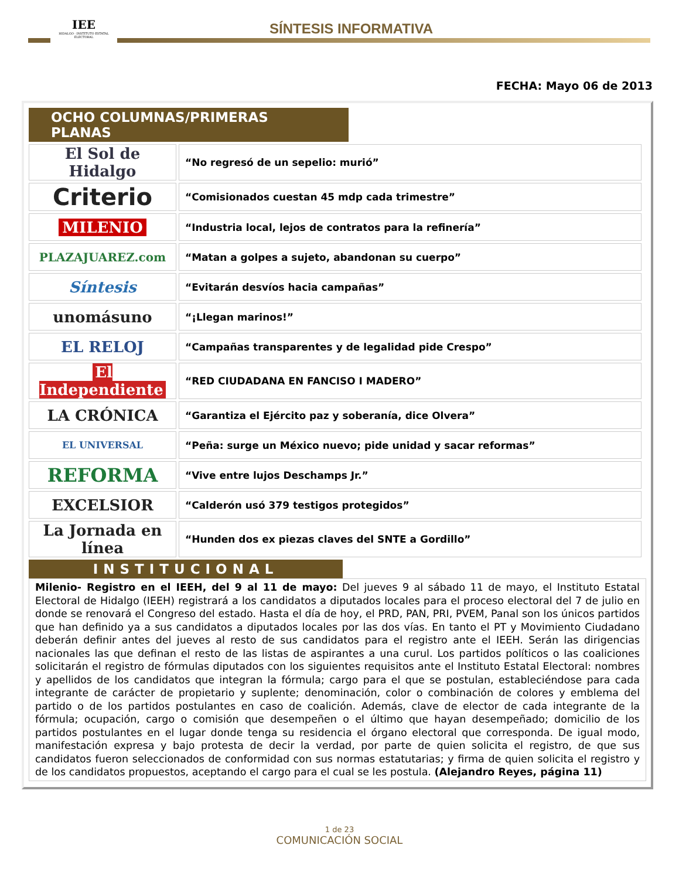IEE
HIDALGO · INSTITUTO ESTATAL ELECTORAL
SÍNTESIS INFORMATIVA
FECHA: Mayo 06 de 2013
OCHO COLUMNAS/PRIMERAS PLANAS
| El Sol de Hidalgo | “No regresó de un sepelio: murió” |
| Criterio | “Comisionados cuestan 45 mdp cada trimestre” |
| MILENIO | “Industria local, lejos de contratos para la refinería” |
| PLAZAJUAREZ.com | “Matan a golpes a sujeto, abandonan su cuerpo” |
| Síntesis | “Evitarán desvíos hacia campañas” |
| unomásuno | “¡Llegan marinos!” |
| EL RELOJ | “Campañas transparentes y de legalidad pide Crespo” |
| El Independiente | “RED CIUDADANA EN FANCISO I MADERO” |
| LA CRÓNICA | “Garantiza el Ejército paz y soberanía, dice Olvera” |
| EL UNIVERSAL | “Peña: surge un México nuevo; pide unidad y sacar reformas” |
| REFORMA | “Vive entre lujos Deschamps Jr.” |
| EXCELSIOR | “Calderón usó 379 testigos protegidos” |
| La Jornada en línea | “Hunden dos ex piezas claves del SNTE a Gordillo” |
INSTITUCIONAL
Milenio- Registro en el IEEH, del 9 al 11 de mayo: Del jueves 9 al sábado 11 de mayo, el Instituto Estatal Electoral de Hidalgo (IEEH) registrará a los candidatos a diputados locales para el proceso electoral del 7 de julio en donde se renovará el Congreso del estado. Hasta el día de hoy, el PRD, PAN, PRI, PVEM, Panal son los únicos partidos que han definido ya a sus candidatos a diputados locales por las dos vías. En tanto el PT y Movimiento Ciudadano deberán definir antes del jueves al resto de sus candidatos para el registro ante el IEEH. Serán las dirigencias nacionales las que definan el resto de las listas de aspirantes a una curul. Los partidos políticos o las coaliciones solicitarán el registro de fórmulas diputados con los siguientes requisitos ante el Instituto Estatal Electoral: nombres y apellidos de los candidatos que integran la fórmula; cargo para el que se postulan, estableciéndose para cada integrante de carácter de propietario y suplente; denominación, color o combinación de colores y emblema del partido o de los partidos postulantes en caso de coalición. Además, clave de elector de cada integrante de la fórmula; ocupación, cargo o comisión que desempeñen o el último que hayan desempeñado; domicilio de los partidos postulantes en el lugar donde tenga su residencia el órgano electoral que corresponda. De igual modo, manifestación expresa y bajo protesta de decir la verdad, por parte de quien solicita el registro, de que sus candidatos fueron seleccionados de conformidad con sus normas estatutarias; y firma de quien solicita el registro y de los candidatos propuestos, aceptando el cargo para el cual se les postula. (Alejandro Reyes, página 11)
1 de 23
COMUNICACIÓN SOCIAL